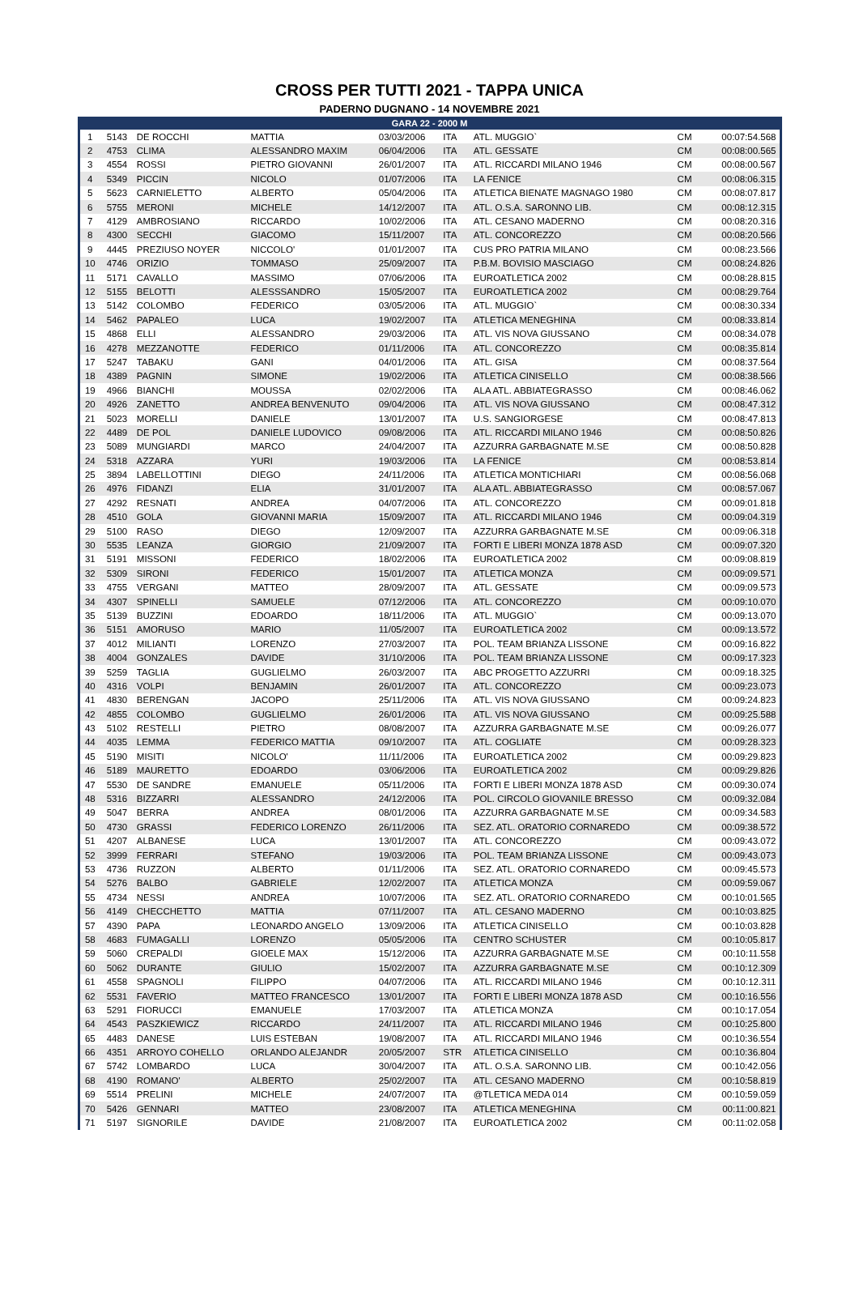CROSS PER TUTTI 2021 - TAPPA UNICA
PADERNO DUGNANO - 14 NOVEMBRE 2021
| GARA 22 - 2000 M | | | | | | | | | |
| --- | --- | --- | --- | --- | --- | --- | --- | --- | --- |
| 1 | 5143 | DE ROCCHI | MATTIA | 03/03/2006 | ITA | ATL. MUGGIO` | CM | | 00:07:54.568 |
| 2 | 4753 | CLIMA | ALESSANDRO MAXIM | 06/04/2006 | ITA | ATL. GESSATE | CM | | 00:08:00.565 |
| 3 | 4554 | ROSSI | PIETRO GIOVANNI | 26/01/2007 | ITA | ATL. RICCARDI MILANO 1946 | CM | | 00:08:00.567 |
| 4 | 5349 | PICCIN | NICOLO | 01/07/2006 | ITA | LA FENICE | CM | | 00:08:06.315 |
| 5 | 5623 | CARNIELETTO | ALBERTO | 05/04/2006 | ITA | ATLETICA BIENATE MAGNAGO 1980 | CM | | 00:08:07.817 |
| 6 | 5755 | MERONI | MICHELE | 14/12/2007 | ITA | ATL. O.S.A. SARONNO LIB. | CM | | 00:08:12.315 |
| 7 | 4129 | AMBROSIANO | RICCARDO | 10/02/2006 | ITA | ATL. CESANO MADERNO | CM | | 00:08:20.316 |
| 8 | 4300 | SECCHI | GIACOMO | 15/11/2007 | ITA | ATL. CONCOREZZO | CM | | 00:08:20.566 |
| 9 | 4445 | PREZIUSO NOYER | NICCOLO' | 01/01/2007 | ITA | CUS PRO PATRIA MILANO | CM | | 00:08:23.566 |
| 10 | 4746 | ORIZIO | TOMMASO | 25/09/2007 | ITA | P.B.M. BOVISIO MASCIAGO | CM | | 00:08:24.826 |
| 11 | 5171 | CAVALLO | MASSIMO | 07/06/2006 | ITA | EUROATLETICA 2002 | CM | | 00:08:28.815 |
| 12 | 5155 | BELOTTI | ALESSSANDRO | 15/05/2007 | ITA | EUROATLETICA 2002 | CM | | 00:08:29.764 |
| 13 | 5142 | COLOMBO | FEDERICO | 03/05/2006 | ITA | ATL. MUGGIO` | CM | | 00:08:30.334 |
| 14 | 5462 | PAPALEO | LUCA | 19/02/2007 | ITA | ATLETICA MENEGHINA | CM | | 00:08:33.814 |
| 15 | 4868 | ELLI | ALESSANDRO | 29/03/2006 | ITA | ATL. VIS NOVA GIUSSANO | CM | | 00:08:34.078 |
| 16 | 4278 | MEZZANOTTE | FEDERICO | 01/11/2006 | ITA | ATL. CONCOREZZO | CM | | 00:08:35.814 |
| 17 | 5247 | TABAKU | GANI | 04/01/2006 | ITA | ATL. GISA | CM | | 00:08:37.564 |
| 18 | 4389 | PAGNIN | SIMONE | 19/02/2006 | ITA | ATLETICA CINISELLO | CM | | 00:08:38.566 |
| 19 | 4966 | BIANCHI | MOUSSA | 02/02/2006 | ITA | ALA ATL. ABBIATEGRASSO | CM | | 00:08:46.062 |
| 20 | 4926 | ZANETTO | ANDREA BENVENUTO | 09/04/2006 | ITA | ATL. VIS NOVA GIUSSANO | CM | | 00:08:47.312 |
| 21 | 5023 | MORELLI | DANIELE | 13/01/2007 | ITA | U.S. SANGIORGESE | CM | | 00:08:47.813 |
| 22 | 4489 | DE POL | DANIELE LUDOVICO | 09/08/2006 | ITA | ATL. RICCARDI MILANO 1946 | CM | | 00:08:50.826 |
| 23 | 5089 | MUNGIARDI | MARCO | 24/04/2007 | ITA | AZZURRA GARBAGNATE M.SE | CM | | 00:08:50.828 |
| 24 | 5318 | AZZARA | YURI | 19/03/2006 | ITA | LA FENICE | CM | | 00:08:53.814 |
| 25 | 3894 | LABELLOTTINI | DIEGO | 24/11/2006 | ITA | ATLETICA MONTICHIARI | CM | | 00:08:56.068 |
| 26 | 4976 | FIDANZI | ELIA | 31/01/2007 | ITA | ALA ATL. ABBIATEGRASSO | CM | | 00:08:57.067 |
| 27 | 4292 | RESNATI | ANDREA | 04/07/2006 | ITA | ATL. CONCOREZZO | CM | | 00:09:01.818 |
| 28 | 4510 | GOLA | GIOVANNI MARIA | 15/09/2007 | ITA | ATL. RICCARDI MILANO 1946 | CM | | 00:09:04.319 |
| 29 | 5100 | RASO | DIEGO | 12/09/2007 | ITA | AZZURRA GARBAGNATE M.SE | CM | | 00:09:06.318 |
| 30 | 5535 | LEANZA | GIORGIO | 21/09/2007 | ITA | FORTI E LIBERI MONZA 1878 ASD | CM | | 00:09:07.320 |
| 31 | 5191 | MISSONI | FEDERICO | 18/02/2006 | ITA | EUROATLETICA 2002 | CM | | 00:09:08.819 |
| 32 | 5309 | SIRONI | FEDERICO | 15/01/2007 | ITA | ATLETICA MONZA | CM | | 00:09:09.571 |
| 33 | 4755 | VERGANI | MATTEO | 28/09/2007 | ITA | ATL. GESSATE | CM | | 00:09:09.573 |
| 34 | 4307 | SPINELLI | SAMUELE | 07/12/2006 | ITA | ATL. CONCOREZZO | CM | | 00:09:10.070 |
| 35 | 5139 | BUZZINI | EDOARDO | 18/11/2006 | ITA | ATL. MUGGIO` | CM | | 00:09:13.070 |
| 36 | 5151 | AMORUSO | MARIO | 11/05/2007 | ITA | EUROATLETICA 2002 | CM | | 00:09:13.572 |
| 37 | 4012 | MILIANTI | LORENZO | 27/03/2007 | ITA | POL. TEAM BRIANZA LISSONE | CM | | 00:09:16.822 |
| 38 | 4004 | GONZALES | DAVIDE | 31/10/2006 | ITA | POL. TEAM BRIANZA LISSONE | CM | | 00:09:17.323 |
| 39 | 5259 | TAGLIA | GUGLIELMO | 26/03/2007 | ITA | ABC PROGETTO AZZURRI | CM | | 00:09:18.325 |
| 40 | 4316 | VOLPI | BENJAMIN | 26/01/2007 | ITA | ATL. CONCOREZZO | CM | | 00:09:23.073 |
| 41 | 4830 | BERENGAN | JACOPO | 25/11/2006 | ITA | ATL. VIS NOVA GIUSSANO | CM | | 00:09:24.823 |
| 42 | 4855 | COLOMBO | GUGLIELMO | 26/01/2006 | ITA | ATL. VIS NOVA GIUSSANO | CM | | 00:09:25.588 |
| 43 | 5102 | RESTELLI | PIETRO | 08/08/2007 | ITA | AZZURRA GARBAGNATE M.SE | CM | | 00:09:26.077 |
| 44 | 4035 | LEMMA | FEDERICO MATTIA | 09/10/2007 | ITA | ATL. COGLIATE | CM | | 00:09:28.323 |
| 45 | 5190 | MISITI | NICOLO' | 11/11/2006 | ITA | EUROATLETICA 2002 | CM | | 00:09:29.823 |
| 46 | 5189 | MAURETTO | EDOARDO | 03/06/2006 | ITA | EUROATLETICA 2002 | CM | | 00:09:29.826 |
| 47 | 5530 | DE SANDRE | EMANUELE | 05/11/2006 | ITA | FORTI E LIBERI MONZA 1878 ASD | CM | | 00:09:30.074 |
| 48 | 5316 | BIZZARRI | ALESSANDRO | 24/12/2006 | ITA | POL. CIRCOLO GIOVANILE BRESSO | CM | | 00:09:32.084 |
| 49 | 5047 | BERRA | ANDREA | 08/01/2006 | ITA | AZZURRA GARBAGNATE M.SE | CM | | 00:09:34.583 |
| 50 | 4730 | GRASSI | FEDERICO LORENZO | 26/11/2006 | ITA | SEZ. ATL. ORATORIO CORNAREDO | CM | | 00:09:38.572 |
| 51 | 4207 | ALBANESE | LUCA | 13/01/2007 | ITA | ATL. CONCOREZZO | CM | | 00:09:43.072 |
| 52 | 3999 | FERRARI | STEFANO | 19/03/2006 | ITA | POL. TEAM BRIANZA LISSONE | CM | | 00:09:43.073 |
| 53 | 4736 | RUZZON | ALBERTO | 01/11/2006 | ITA | SEZ. ATL. ORATORIO CORNAREDO | CM | | 00:09:45.573 |
| 54 | 5276 | BALBO | GABRIELE | 12/02/2007 | ITA | ATLETICA MONZA | CM | | 00:09:59.067 |
| 55 | 4734 | NESSI | ANDREA | 10/07/2006 | ITA | SEZ. ATL. ORATORIO CORNAREDO | CM | | 00:10:01.565 |
| 56 | 4149 | CHECCHETTO | MATTIA | 07/11/2007 | ITA | ATL. CESANO MADERNO | CM | | 00:10:03.825 |
| 57 | 4390 | PAPA | LEONARDO ANGELO | 13/09/2006 | ITA | ATLETICA CINISELLO | CM | | 00:10:03.828 |
| 58 | 4683 | FUMAGALLI | LORENZO | 05/05/2006 | ITA | CENTRO SCHUSTER | CM | | 00:10:05.817 |
| 59 | 5060 | CREPALDI | GIOELE MAX | 15/12/2006 | ITA | AZZURRA GARBAGNATE M.SE | CM | | 00:10:11.558 |
| 60 | 5062 | DURANTE | GIULIO | 15/02/2007 | ITA | AZZURRA GARBAGNATE M.SE | CM | | 00:10:12.309 |
| 61 | 4558 | SPAGNOLI | FILIPPO | 04/07/2006 | ITA | ATL. RICCARDI MILANO 1946 | CM | | 00:10:12.311 |
| 62 | 5531 | FAVERIO | MATTEO FRANCESCO | 13/01/2007 | ITA | FORTI E LIBERI MONZA 1878 ASD | CM | | 00:10:16.556 |
| 63 | 5291 | FIORUCCI | EMANUELE | 17/03/2007 | ITA | ATLETICA MONZA | CM | | 00:10:17.054 |
| 64 | 4543 | PASZKIEWICZ | RICCARDO | 24/11/2007 | ITA | ATL. RICCARDI MILANO 1946 | CM | | 00:10:25.800 |
| 65 | 4483 | DANESE | LUIS ESTEBAN | 19/08/2007 | ITA | ATL. RICCARDI MILANO 1946 | CM | | 00:10:36.554 |
| 66 | 4351 | ARROYO COHELLO | ORLANDO ALEJANDR | 20/05/2007 | STR | ATLETICA CINISELLO | CM | | 00:10:36.804 |
| 67 | 5742 | LOMBARDO | LUCA | 30/04/2007 | ITA | ATL. O.S.A. SARONNO LIB. | CM | | 00:10:42.056 |
| 68 | 4190 | ROMANO' | ALBERTO | 25/02/2007 | ITA | ATL. CESANO MADERNO | CM | | 00:10:58.819 |
| 69 | 5514 | PRELINI | MICHELE | 24/07/2007 | ITA | @TLETICA MEDA 014 | CM | | 00:10:59.059 |
| 70 | 5426 | GENNARI | MATTEO | 23/08/2007 | ITA | ATLETICA MENEGHINA | CM | | 00:11:00.821 |
| 71 | 5197 | SIGNORILE | DAVIDE | 21/08/2007 | ITA | EUROATLETICA 2002 | CM | | 00:11:02.058 |